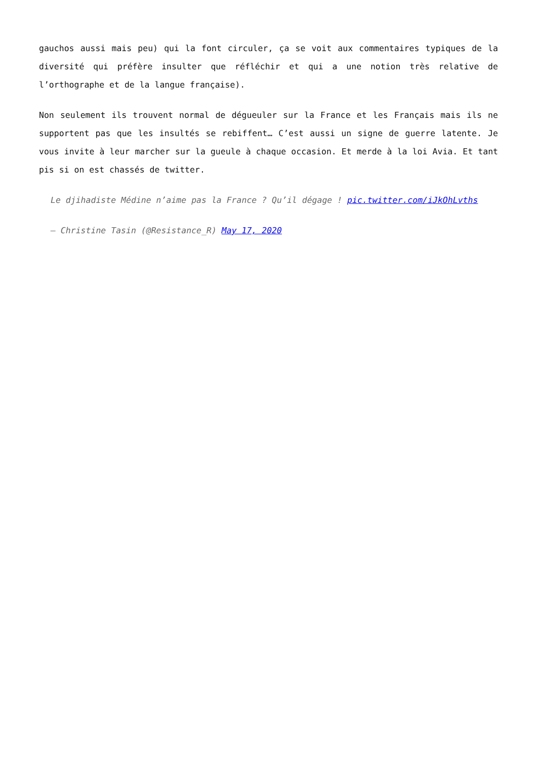gauchos aussi mais peu) qui la font circuler, ça se voit aux commentaires typiques de la diversité qui préfère insulter que réfléchir et qui a une notion très relative de l’orthographe et de la langue française).
Non seulement ils trouvent normal de dégueuler sur la France et les Français mais ils ne supportent pas que les insultés se rebiffent… C’est aussi un signe de guerre latente. Je vous invite à leur marcher sur la gueule à chaque occasion. Et merde à la loi Avia. Et tant pis si on est chassés de twitter.
Le djihadiste Médine n’aime pas la France ? Qu’il dégage ! pic.twitter.com/iJkOhLvths
— Christine Tasin (@Resistance_R) May 17, 2020